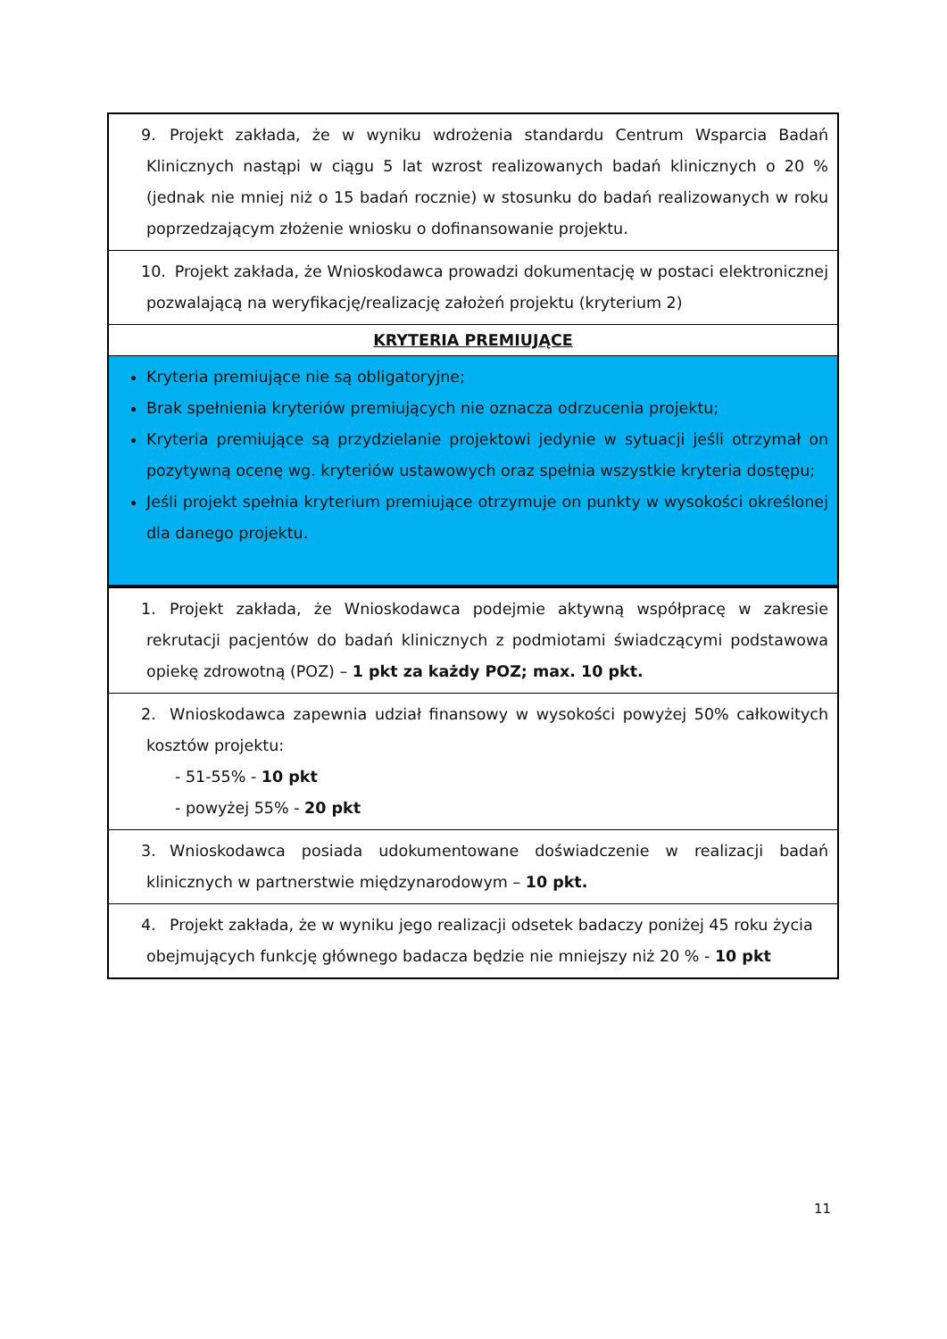| 9. Projekt zakłada, że w wyniku wdrożenia standardu Centrum Wsparcia Badań Klinicznych nastąpi w ciągu 5 lat wzrost realizowanych badań klinicznych o 20 % (jednak nie mniej niż o 15 badań rocznie) w stosunku do badań realizowanych w roku poprzedzającym złożenie wniosku o dofinansowanie projektu. |
| 10. Projekt zakłada, że Wnioskodawca prowadzi dokumentację w postaci elektronicznej pozwalającą na weryfikację/realizację założeń projektu (kryterium 2) |
| KRYTERIA PREMIUJĄCE |
| Kryteria premiujące nie są obligatoryjne; Brak spełnienia kryteriów premiujących nie oznacza odrzucenia projektu; Kryteria premiujące są przydzielanie projektowi jedynie w sytuacji jeśli otrzymał on pozytywną ocenę wg. kryteriów ustawowych oraz spełnia wszystkie kryteria dostępu; Jeśli projekt spełnia kryterium premiujące otrzymuje on punkty w wysokości określonej dla danego projektu. |
| 1. Projekt zakłada, że Wnioskodawca podejmie aktywną współpracę w zakresie rekrutacji pacjentów do badań klinicznych z podmiotami świadczącymi podstawowa opiekę zdrowotną (POZ) – 1 pkt za każdy POZ; max. 10 pkt. |
| 2. Wnioskodawca zapewnia udział finansowy w wysokości powyżej 50% całkowitych kosztów projektu: - 51-55% - 10 pkt - powyżej 55% - 20 pkt |
| 3. Wnioskodawca posiada udokumentowane doświadczenie w realizacji badań klinicznych w partnerstwie międzynarodowym – 10 pkt. |
| 4. Projekt zakłada, że w wyniku jego realizacji odsetek badaczy poniżej 45 roku życia obejmujących funkcję głównego badacza będzie nie mniejszy niż 20 % - 10 pkt |
11